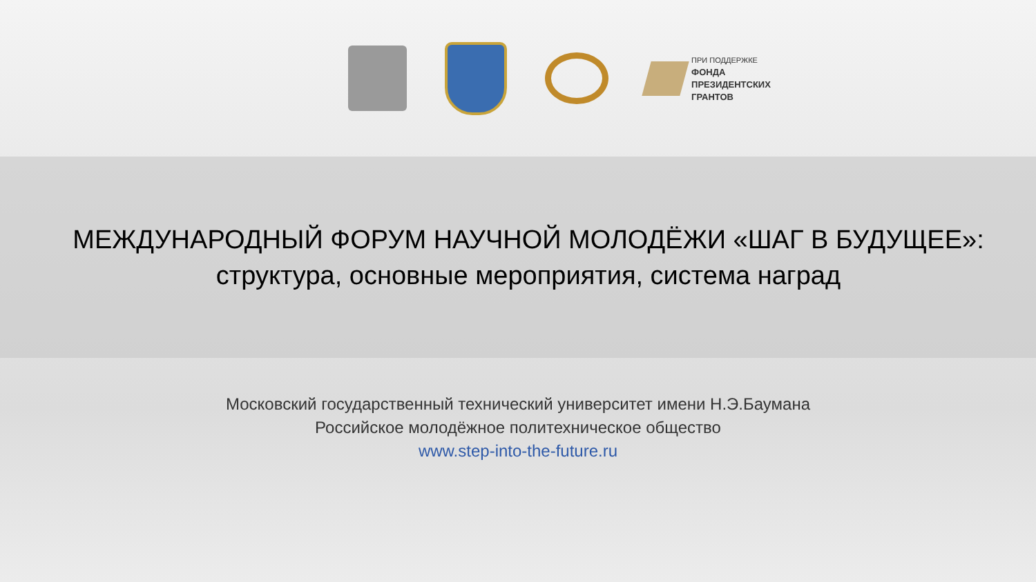ПРИ ПОДДЕРЖКЕ
ФОНДА
ПРЕЗИДЕНТСКИХ
ГРАНТОВ
МЕЖДУНАРОДНЫЙ ФОРУМ НАУЧНОЙ МОЛОДЁЖИ «ШАГ В БУДУЩЕЕ»:
структура, основные мероприятия, система наград
Московский государственный технический университет имени Н.Э.Баумана
Российское молодёжное политехническое общество
www.step-into-the-future.ru